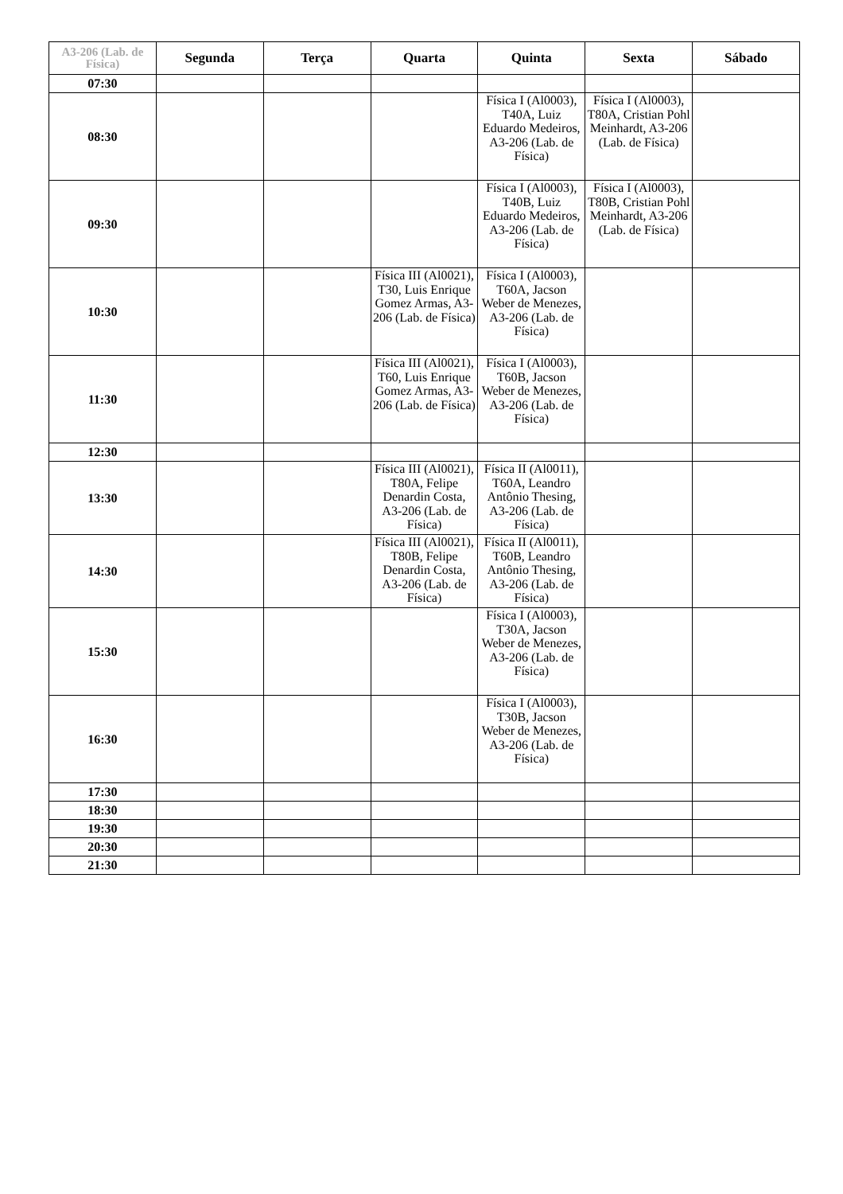| A3-206 (Lab. de Física) | Segunda | Terça | Quarta | Quinta | Sexta | Sábado |
| --- | --- | --- | --- | --- | --- | --- |
| 07:30 | | | | | | |
| 08:30 | | | | Física I (Al0003), T40A, Luiz Eduardo Medeiros, A3-206 (Lab. de Física) | Física I (Al0003), T80A, Cristian Pohl Meinhardt, A3-206 (Lab. de Física) | |
| 09:30 | | | | Física I (Al0003), T40B, Luiz Eduardo Medeiros, A3-206 (Lab. de Física) | Física I (Al0003), T80B, Cristian Pohl Meinhardt, A3-206 (Lab. de Física) | |
| 10:30 | | | Física III (Al0021), T30, Luis Enrique Gomez Armas, A3-206 (Lab. de Física) | Física I (Al0003), T60A, Jacson Weber de Menezes, A3-206 (Lab. de Física) | | |
| 11:30 | | | Física III (Al0021), T60, Luis Enrique Gomez Armas, A3-206 (Lab. de Física) | Física I (Al0003), T60B, Jacson Weber de Menezes, A3-206 (Lab. de Física) | | |
| 12:30 | | | | | | |
| 13:30 | | | Física III (Al0021), T80A, Felipe Denardin Costa, A3-206 (Lab. de Física) | Física II (Al0011), T60A, Leandro Antônio Thesing, A3-206 (Lab. de Física) | | |
| 14:30 | | | Física III (Al0021), T80B, Felipe Denardin Costa, A3-206 (Lab. de Física) | Física II (Al0011), T60B, Leandro Antônio Thesing, A3-206 (Lab. de Física) | | |
| 15:30 | | | | Física I (Al0003), T30A, Jacson Weber de Menezes, A3-206 (Lab. de Física) | | |
| 16:30 | | | | Física I (Al0003), T30B, Jacson Weber de Menezes, A3-206 (Lab. de Física) | | |
| 17:30 | | | | | | |
| 18:30 | | | | | | |
| 19:30 | | | | | | |
| 20:30 | | | | | | |
| 21:30 | | | | | | |